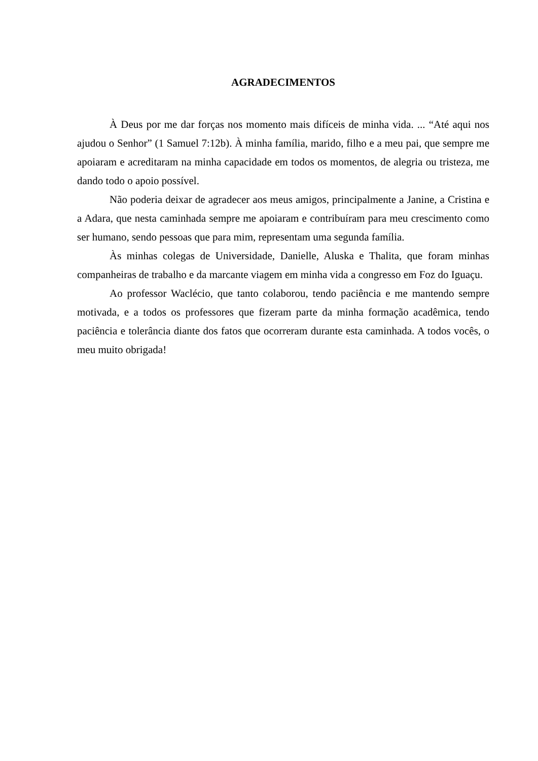AGRADECIMENTOS
À Deus por me dar forças nos momento mais difíceis de minha vida. ... “Até aqui nos ajudou o Senhor” (1 Samuel 7:12b). À minha família, marido, filho e a meu pai, que sempre me apoiaram e acreditaram na minha capacidade em todos os momentos, de alegria ou tristeza, me dando todo o apoio possível.
Não poderia deixar de agradecer aos meus amigos, principalmente a Janine, a Cristina e a Adara, que nesta caminhada sempre me apoiaram e contribuíram para meu crescimento como ser humano, sendo pessoas que para mim, representam uma segunda família.
Às minhas colegas de Universidade, Danielle, Aluska e Thalita, que foram minhas companheiras de trabalho e da marcante viagem em minha vida a congresso em Foz do Iguaçu.
Ao professor Waclécio, que tanto colaborou, tendo paciência e me mantendo sempre motivada, e a todos os professores que fizeram parte da minha formação acadêmica, tendo paciência e tolerância diante dos fatos que ocorreram durante esta caminhada. A todos vocês, o meu muito obrigada!